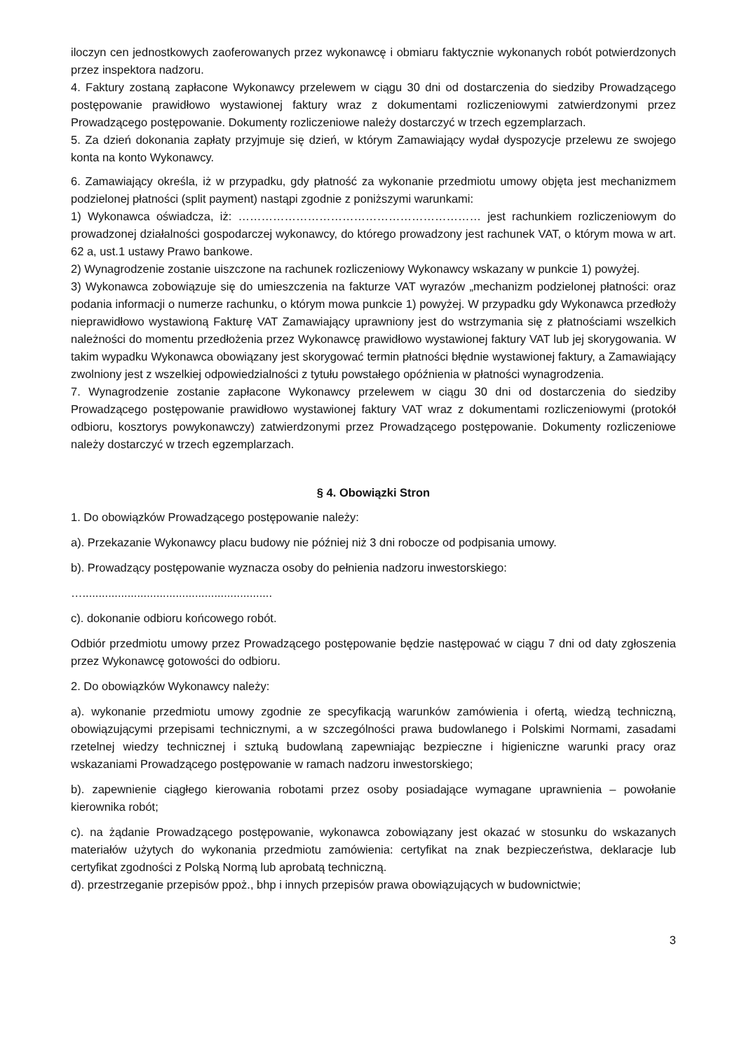iloczyn cen jednostkowych zaoferowanych przez wykonawcę i obmiaru faktycznie wykonanych robót potwierdzonych przez inspektora nadzoru.
4. Faktury zostaną zapłacone Wykonawcy przelewem w ciągu 30 dni od dostarczenia do siedziby Prowadzącego postępowanie prawidłowo wystawionej faktury wraz z dokumentami rozliczeniowymi zatwierdzonymi przez Prowadzącego postępowanie. Dokumenty rozliczeniowe należy dostarczyć w trzech egzemplarzach.
5. Za dzień dokonania zapłaty przyjmuje się dzień, w którym Zamawiający wydał dyspozycje przelewu ze swojego konta na konto Wykonawcy.
6. Zamawiający określa, iż w przypadku, gdy płatność za wykonanie przedmiotu umowy objęta jest mechanizmem podzielonej płatności (split payment) nastąpi zgodnie z poniższymi warunkami:
1) Wykonawca oświadcza, iż: ……………………………………………………… jest rachunkiem rozliczeniowym do prowadzonej działalności gospodarczej wykonawcy, do którego prowadzony jest rachunek VAT, o którym mowa w art. 62 a, ust.1 ustawy Prawo bankowe.
2) Wynagrodzenie zostanie uiszczone na rachunek rozliczeniowy Wykonawcy wskazany w punkcie 1) powyżej.
3) Wykonawca zobowiązuje się do umieszczenia na fakturze VAT wyrazów „mechanizm podzielonej płatności: oraz podania informacji o numerze rachunku, o którym mowa punkcie 1) powyżej. W przypadku gdy Wykonawca przedłoży nieprawidłowo wystawioną Fakturę VAT Zamawiający uprawniony jest do wstrzymania się z płatnościami wszelkich należności do momentu przedłożenia przez Wykonawcę prawidłowo wystawionej faktury VAT lub jej skorygowania. W takim wypadku Wykonawca obowiązany jest skorygować termin płatności błędnie wystawionej faktury, a Zamawiający zwolniony jest z wszelkiej odpowiedzialności z tytułu powstałego opóźnienia w płatności wynagrodzenia.
7. Wynagrodzenie zostanie zapłacone Wykonawcy przelewem w ciągu 30 dni od dostarczenia do siedziby Prowadzącego postępowanie prawidłowo wystawionej faktury VAT wraz z dokumentami rozliczeniowymi (protokół odbioru, kosztorys powykonawczy) zatwierdzonymi przez Prowadzącego postępowanie. Dokumenty rozliczeniowe należy dostarczyć w trzech egzemplarzach.
§ 4. Obowiązki Stron
1. Do obowiązków Prowadzącego postępowanie należy:
a). Przekazanie Wykonawcy placu budowy nie później niż 3 dni robocze od podpisania umowy.
b). Prowadzący postępowanie wyznacza osoby do pełnienia nadzoru inwestorskiego:
…...........................................................
c). dokonanie odbioru końcowego robót.
Odbiór przedmiotu umowy przez Prowadzącego postępowanie będzie następować w ciągu 7 dni od daty zgłoszenia przez Wykonawcę gotowości do odbioru.
2. Do obowiązków Wykonawcy należy:
a). wykonanie przedmiotu umowy zgodnie ze specyfikacją warunków zamówienia i ofertą, wiedzą techniczną, obowiązującymi przepisami technicznymi, a w szczególności prawa budowlanego i Polskimi Normami, zasadami rzetelnej wiedzy technicznej i sztuką budowlaną zapewniając bezpieczne i higieniczne warunki pracy oraz wskazaniami Prowadzącego postępowanie w ramach nadzoru inwestorskiego;
b). zapewnienie ciągłego kierowania robotami przez osoby posiadające wymagane uprawnienia – powołanie kierownika robót;
c). na żądanie Prowadzącego postępowanie, wykonawca zobowiązany jest okazać w stosunku do wskazanych materiałów użytych do wykonania przedmiotu zamówienia: certyfikat na znak bezpieczeństwa, deklaracje lub certyfikat zgodności z Polską Normą lub aprobatą techniczną.
d). przestrzeganie przepisów ppoż., bhp i innych przepisów prawa obowiązujących w budownictwie;
3